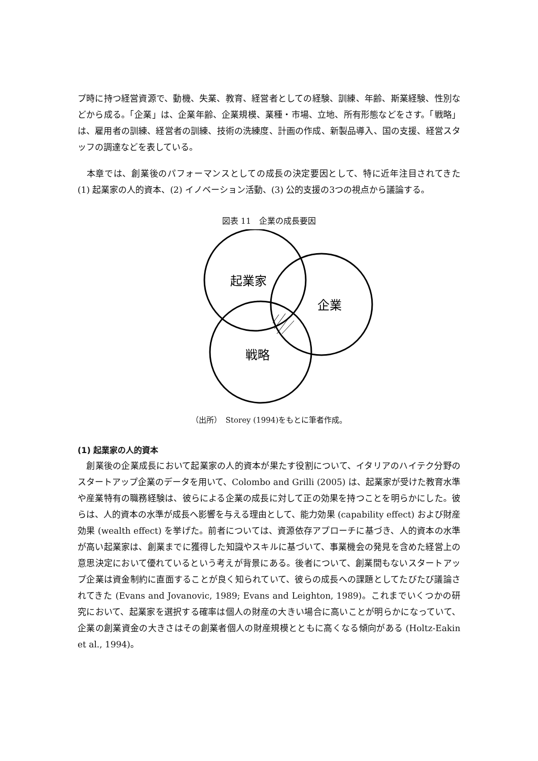プ時に持つ経営資源で、動機、失業、教育、経営者としての経験、訓練、年齢、斯業経験、性別などから成る。「企業」は、企業年齢、企業規模、業種・市場、立地、所有形態などをさす。「戦略」は、雇用者の訓練、経営者の訓練、技術の洗練度、計画の作成、新製品導入、国の支援、経営スタッフの調達などを表している。
　本章では、創業後のパフォーマンスとしての成長の決定要因として、特に近年注目されてきた (1) 起業家の人的資本、(2) イノベーション活動、(3) 公的支援の3つの視点から議論する。
図表 11　企業の成長要因
起業家
企業
戦略
（出所）　Storey (1994)をもとに筆者作成。
(1) 起業家の人的資本
　創業後の企業成長において起業家の人的資本が果たす役割について、イタリアのハイテク分野のスタートアップ企業のデータを用いて、Colombo and Grilli (2005) は、起業家が受けた教育水準や産業特有の職務経験は、彼らによる企業の成長に対して正の効果を持つことを明らかにした。彼らは、人的資本の水準が成長へ影響を与える理由として、能力効果 (capability effect) および財産効果 (wealth effect) を挙げた。前者については、資源依存アプローチに基づき、人的資本の水準が高い起業家は、創業までに獲得した知識やスキルに基づいて、事業機会の発見を含めた経営上の意思決定において優れているという考えが背景にある。後者について、創業間もないスタートアップ企業は資金制約に直面することが良く知られていて、彼らの成長への課題としてたびたび議論されてきた (Evans and Jovanovic, 1989; Evans and Leighton, 1989)。これまでいくつかの研究において、起業家を選択する確率は個人の財産の大きい場合に高いことが明らかになっていて、企業の創業資金の大きさはその創業者個人の財産規模とともに高くなる傾向がある (Holtz-Eakin et al., 1994)。